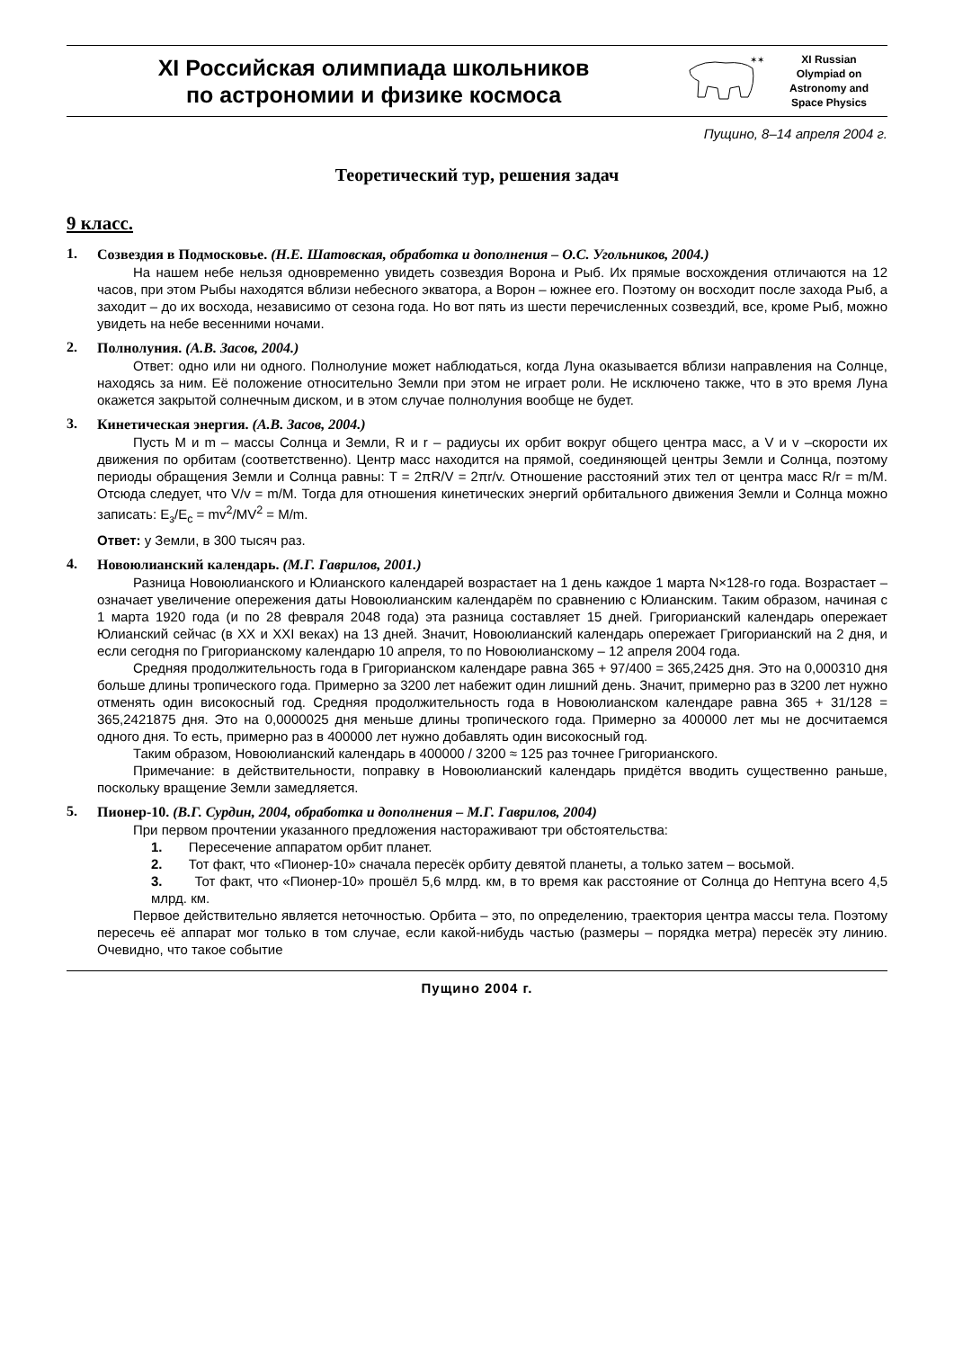XI Российская олимпиада школьников
по астрономии и физике космоса
✶✶
XI Russian
Olympiad on
Astronomy and
Space Physics
Пущино, 8–14 апреля 2004 г.
Теоретический тур, решения задач
9 класс.
1.
Созвездия в Подмосковье. (Н.Е. Шатовская, обработка и дополнения – О.С. Угольников, 2004.)
На нашем небе нельзя одновременно увидеть созвездия Ворона и Рыб. Их прямые восхождения отличаются на 12 часов, при этом Рыбы находятся вблизи небесного экватора, а Ворон – южнее его. Поэтому он восходит после захода Рыб, а заходит – до их восхода, независимо от сезона года. Но вот пять из шести перечисленных созвездий, все, кроме Рыб, можно увидеть на небе весенними ночами.
2.
Полнолуния. (А.В. Засов, 2004.)
Ответ: одно или ни одного. Полнолуние может наблюдаться, когда Луна оказывается вблизи направления на Солнце, находясь за ним. Её положение относительно Земли при этом не играет роли. Не исключено также, что в это время Луна окажется закрытой солнечным диском, и в этом случае полнолуния вообще не будет.
3.
Кинетическая энергия. (А.В. Засов, 2004.)
Пусть M и m – массы Солнца и Земли, R и r – радиусы их орбит вокруг общего центра масс, а V и v –скорости их движения по орбитам (соответственно). Центр масс находится на прямой, соединяющей центры Земли и Солнца, поэтому периоды обращения Земли и Солнца равны: T = 2πR/V = 2πr/v. Отношение расстояний этих тел от центра масс R/r = m/M. Отсюда следует, что V/v = m/M. Тогда для отношения кинетических энергий орбитального движения Земли и Солнца можно записать: E<sub>з</sub>/E<sub>c</sub> = mv<sup>2</sup>/MV<sup>2</sup> = M/m.
Ответ: у Земли, в 300 тысяч раз.
4.
Новоюлианский календарь. (М.Г. Гаврилов, 2001.)
Разница Новоюлианского и Юлианского календарей возрастает на 1 день каждое 1 марта N×128-го года. Возрастает – означает увеличение опережения даты Новоюлианским календарём по сравнению с Юлианским. Таким образом, начиная с 1 марта 1920 года (и по 28 февраля 2048 года) эта разница составляет 15 дней. Григорианский календарь опережает Юлианский сейчас (в XX и XXI веках) на 13 дней. Значит, Новоюлианский календарь опережает Григорианский на 2 дня, и если сегодня по Григорианскому календарю 10 апреля, то по Новоюлианскому – 12 апреля 2004 года.
Средняя продолжительность года в Григорианском календаре равна 365 + 97/400 = 365,2425 дня. Это на 0,000310 дня больше длины тропического года. Примерно за 3200 лет набежит один лишний день. Значит, примерно раз в 3200 лет нужно отменять один високосный год. Средняя продолжительность года в Новоюлианском календаре равна 365 + 31/128 = 365,2421875 дня. Это на 0,0000025 дня меньше длины тропического года. Примерно за 400000 лет мы не досчитаемся одного дня. То есть, примерно раз в 400000 лет нужно добавлять один високосный год.
Таким образом, Новоюлианский календарь в 400000 / 3200 ≈ 125 раз точнее Григорианского.
Примечание: в действительности, поправку в Новоюлианский календарь придётся вводить существенно раньше, поскольку вращение Земли замедляется.
5.
Пионер-10. (В.Г. Сурдин, 2004, обработка и дополнения – М.Г. Гаврилов, 2004)
При первом прочтении указанного предложения настораживают три обстоятельства:
1. Пересечение аппаратом орбит планет.
2. Тот факт, что «Пионер-10» сначала пересёк орбиту девятой планеты, а только затем – восьмой.
3. Тот факт, что «Пионер-10» прошёл 5,6 млрд. км, в то время как расстояние от Солнца до Нептуна всего 4,5 млрд. км.
Первое действительно является неточностью. Орбита – это, по определению, траектория центра массы тела. Поэтому пересечь её аппарат мог только в том случае, если какой-нибудь частью (размеры – порядка метра) пересёк эту линию. Очевидно, что такое событие
Пущино 2004 г.